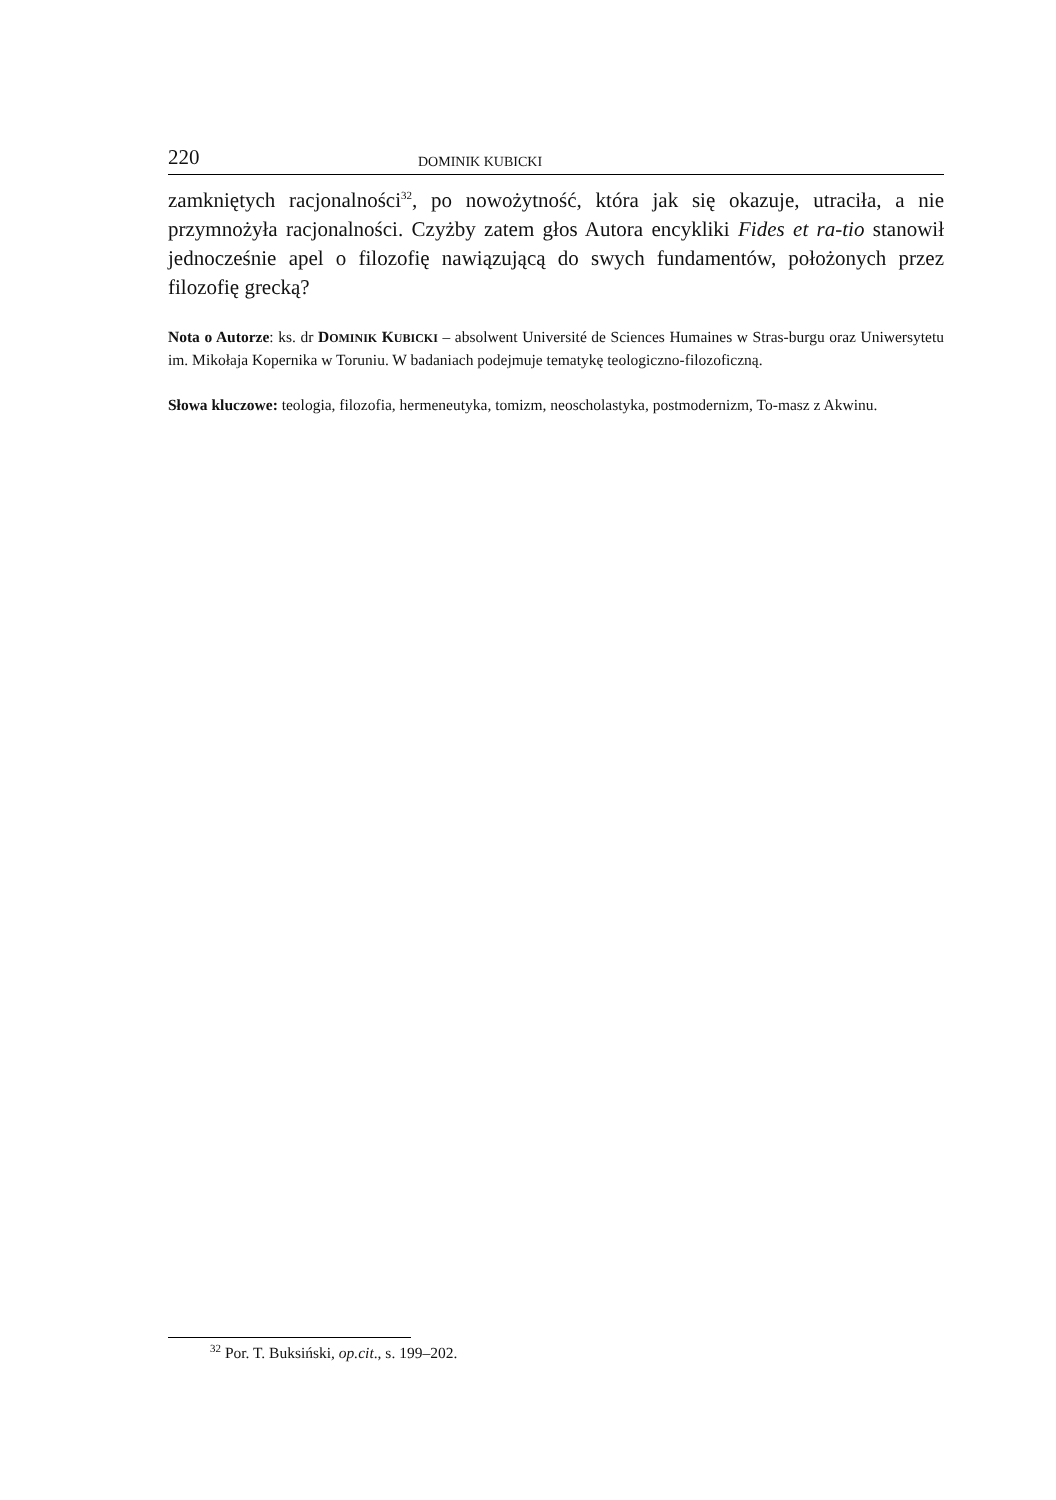220 DOMINIK KUBICKI
zamkniętych racjonalności<sup>32</sup>, po nowożytność, która jak się okazuje, utraciła, a nie przymnożyła racjonalności. Czyżby zatem głos Autora encykliki Fides et ra-tio stanowił jednocześnie apel o filozofię nawiązującą do swych fundamentów, położonych przez filozofię grecką?
Nota o Autorze: ks. dr DOMINIK KUBICKI – absolwent Université de Sciences Humaines w Stras-burgu oraz Uniwersytetu im. Mikołaja Kopernika w Toruniu. W badaniach podejmuje tematykę teologiczno-filozoficzną.
Słowa kluczowe: teologia, filozofia, hermeneutyka, tomizm, neoscholastyka, postmodernizm, To-masz z Akwinu.
<sup>32</sup> Por. T. Buksiński, op.cit., s. 199–202.